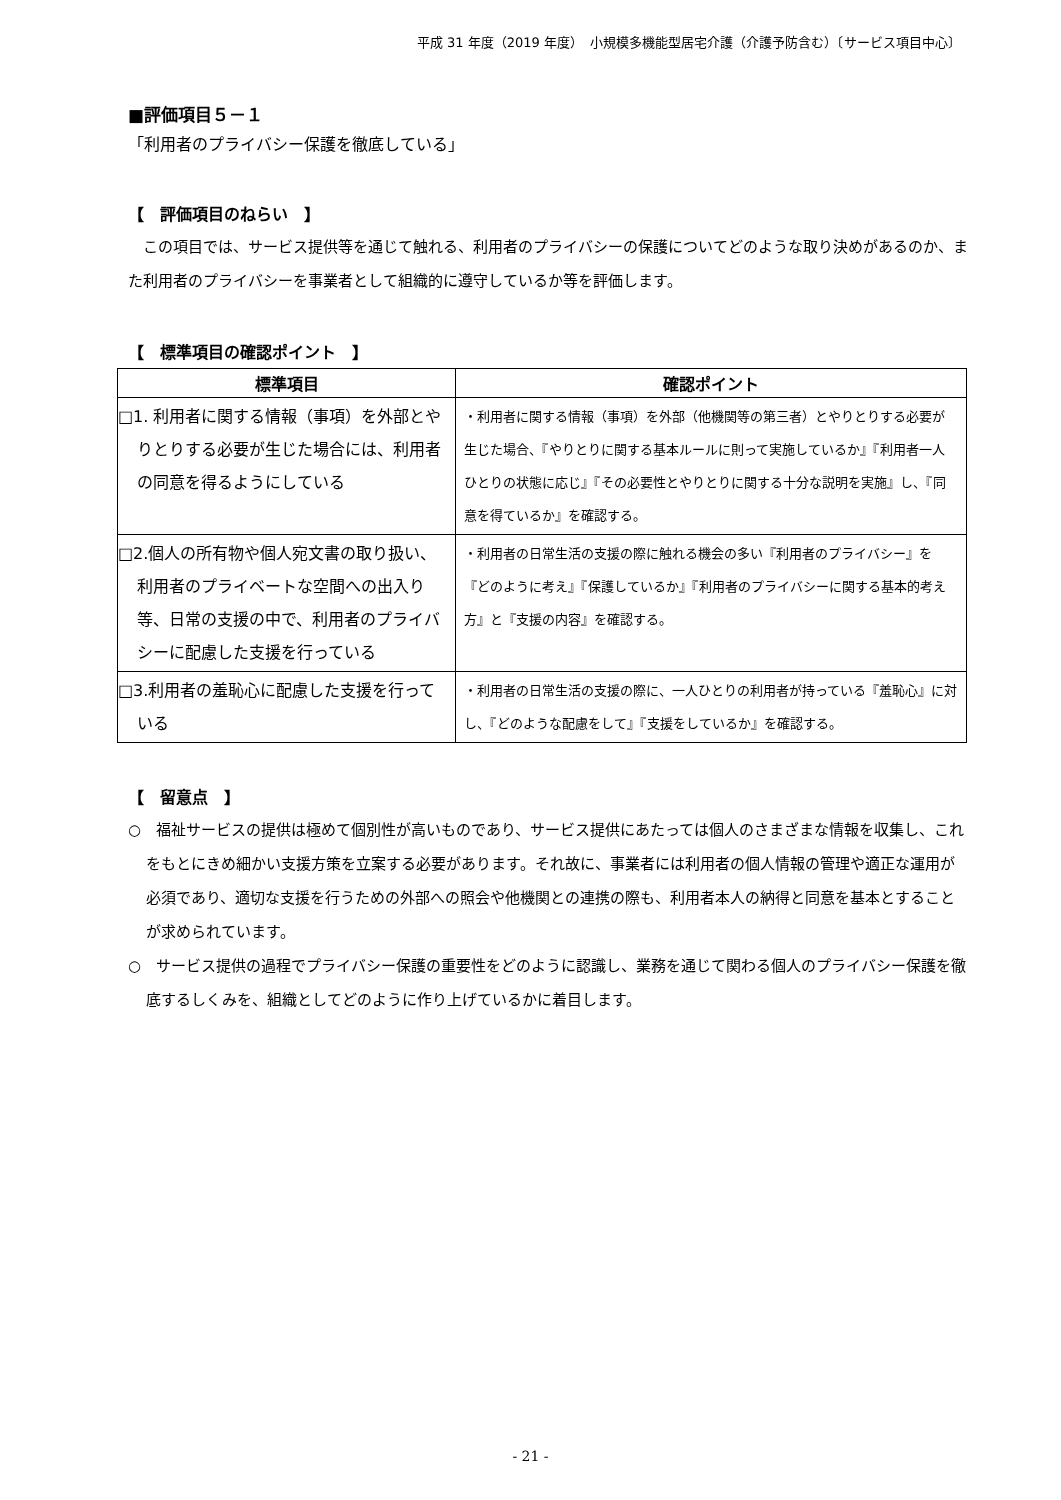平成 31 年度（2019 年度）　小規模多機能型居宅介護（介護予防含む）〔サービス項目中心〕
■評価項目５－１
「利用者のプライバシー保護を徹底している」
【　評価項目のねらい　】
　この項目では、サービス提供等を通じて触れる、利用者のプライバシーの保護についてどのような取り決めがあるのか、また利用者のプライバシーを事業者として組織的に遵守しているか等を評価します。
【　標準項目の確認ポイント　】
| 標準項目 | 確認ポイント |
| --- | --- |
| □1. 利用者に関する情報（事項）を外部とやりとりする必要が生じた場合には、利用者の同意を得るようにしている | ・利用者に関する情報（事項）を外部（他機関等の第三者）とやりとりする必要が生じた場合、『やりとりに関する基本ルールに則って実施しているか』『利用者一人ひとりの状態に応じ』『その必要性とやりとりに関する十分な説明を実施』し、『同意を得ているか』を確認する。 |
| □2.個人の所有物や個人宛文書の取り扱い、利用者のプライベートな空間への出入り等、日常の支援の中で、利用者のプライバシーに配慮した支援を行っている | ・利用者の日常生活の支援の際に触れる機会の多い『利用者のプライバシー』を『どのように考え』『保護しているか』『利用者のプライバシーに関する基本的考え方』と『支援の内容』を確認する。 |
| □3.利用者の羞恥心に配慮した支援を行っている | ・利用者の日常生活の支援の際に、一人ひとりの利用者が持っている『羞恥心』に対し、『どのような配慮をして』『支援をしているか』を確認する。 |
【　留意点　】
○　福祉サービスの提供は極めて個別性が高いものであり、サービス提供にあたっては個人のさまざまな情報を収集し、これをもとにきめ細かい支援方策を立案する必要があります。それ故に、事業者には利用者の個人情報の管理や適正な運用が必須であり、適切な支援を行うための外部への照会や他機関との連携の際も、利用者本人の納得と同意を基本とすることが求められています。
○　サービス提供の過程でプライバシー保護の重要性をどのように認識し、業務を通じて関わる個人のプライバシー保護を徹底するしくみを、組織としてどのように作り上げているかに着目します。
- 21 -